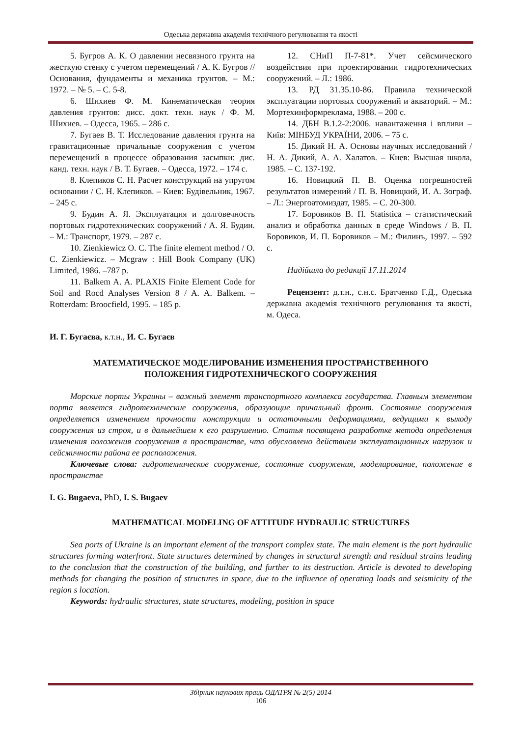Одеська державна академія технічного регулювання та якості
5. Бугров А. К. О давлении несвязного грунта на жесткую стенку с учетом перемещений / А. К. Бугров // Основания, фундаменты и механика грунтов. – М.: 1972. – № 5. – С. 5-8.
6. Шихиев Ф. М. Кинематическая теория давления грунтов: дисс. докт. техн. наук / Ф. М. Шихиев. – Одесса, 1965. – 286 с.
7. Бугаев В. Т. Исследование давления грунта на гравитационные причальные сооружения с учетом перемещений в процессе образования засыпки: дис. канд. техн. наук / В. Т. Бугаев. – Одесса, 1972. – 174 с.
8. Клепиков С. Н. Расчет конструкций на упругом основании / С. Н. Клепиков. – Киев: Будівельник, 1967. – 245 с.
9. Будин А. Я. Эксплуатация и долговечность портовых гидротехнических сооружений / А. Я. Будин. – М.: Транспорт, 1979. – 287 с.
10. Zienkiewicz O. C. The finite element method / O. C. Zienkiewicz. – Mcgraw : Hill Book Company (UK) Limited, 1986. –787 p.
11. Balkem A. A. PLAXIS Finite Element Code for Soil and Rocd Analyses Version 8 / A. A. Balkem. – Rotterdam: Broocfield, 1995. – 185 p.
12. СНиП П-7-81*. Учет сейсмического воздействия при проектировании гидротехнических сооружений. – Л.: 1986.
13. РД 31.35.10-86. Правила технической эксплуатации портовых сооружений и акваторий. – М.: Мортехинформреклама, 1988. – 200 с.
14. ДБН В.1.2-2:2006. навантаження і впливи – Київ: МІНБУД УКРАЇНИ, 2006. – 75 с.
15. Дикий Н. А. Основы научных исследований / Н. А. Дикий, А. А. Халатов. – Киев: Высшая школа, 1985. – С. 137-192.
16. Новицкий П. В. Оценка погрешностей результатов измерений / П. В. Новицкий, И. А. Зограф. – Л.: Энергоатомиздат, 1985. – С. 20-300.
17. Боровиков В. П. Statistica – статистический анализ и обработка данных в среде Windows / В. П. Боровиков, И. П. Боровиков – М.: Филинъ, 1997. – 592 с.
Надійшла до редакції 17.11.2014
Рецензент: д.т.н., с.н.с. Братченко Г.Д., Одеська державна академія технічного регулювання та якості, м. Одеса.
И. Г. Бугаєва, к.т.н., И. С. Бугаєв
МАТЕМАТИЧЕСКОЕ МОДЕЛИРОВАНИЕ ИЗМЕНЕНИЯ ПРОСТРАНСТВЕННОГО
ПОЛОЖЕНИЯ ГИДРОТЕХНИЧЕСКОГО СООРУЖЕНИЯ
Морские порты Украины – важный элемент транспортного комплекса государства. Главным элементом порта является гидротехнические сооружения, образующие причальный фронт. Состояние сооружения определяется изменением прочности конструкции и остаточными деформациями, ведущими к выходу сооружения из строя, и в дальнейшем к его разрушению. Статья посвящена разработке метода определения изменения положения сооружения в пространстве, что обусловлено действием эксплуатационных нагрузок и сейсмичности района ее расположения.
Ключевые слова: гидротехническое сооружение, состояние сооружения, моделирование, положение в пространстве
I. G. Bugaeva, PhD, I. S. Bugaev
MATHEMATICAL MODELING OF ATTITUDE HYDRAULIC STRUCTURES
Sea ports of Ukraine is an important element of the transport complex state. The main element is the port hydraulic structures forming waterfront. State structures determined by changes in structural strength and residual strains leading to the conclusion that the construction of the building, and further to its destruction. Article is devoted to developing methods for changing the position of structures in space, due to the influence of operating loads and seismicity of the region s location.
Keywords: hydraulic structures, state structures, modeling, position in space
Збірник наукових праць ОДАТРЯ № 2(5) 2014
106